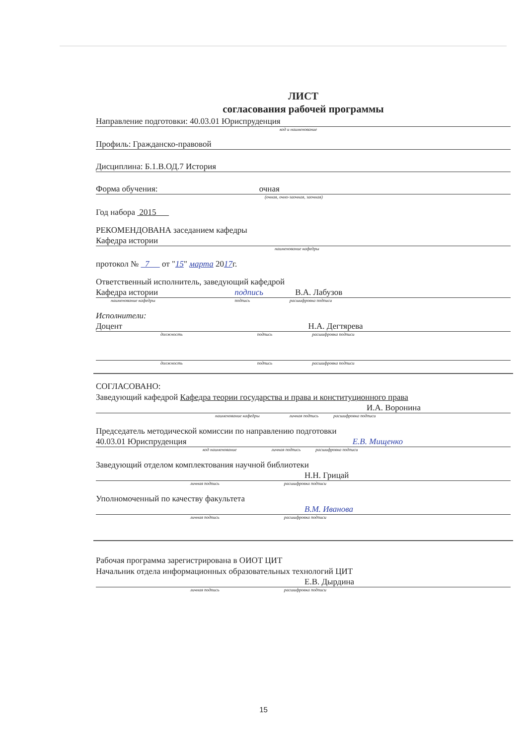ЛИСТ
согласования рабочей программы
Направление подготовки: 40.03.01 Юриспруденция
код и наименование
Профиль: Гражданско-правовой
Дисциплина: Б.1.В.ОД.7 История
Форма обучения: очная
(очная, очно-заочная, заочная)
Год набора 2015
РЕКОМЕНДОВАНА заседанием кафедры
Кафедра истории
наименование кафедры
протокол № 7 от "15" марта 2017г.
Ответственный исполнитель, заведующий кафедрой
Кафедра истории подпись В.А. Лабузов
наименование кафедры подпись расшифровка подписи
Исполнители:
Доцент Н.А. Дегтярева
должность подпись расшифровка подписи
должность подпись расшифровка подписи
СОГЛАСОВАНО:
Заведующий кафедрой Кафедра теории государства и права и конституционного права
И.А. Воронина
наименование кафедры личная подпись расшифровка подписи
Председатель методической комиссии по направлению подготовки
40.03.01 Юриспруденция Е.В. Мищенко
код наименование личная подпись расшифровка подписи
Заведующий отделом комплектования научной библиотеки
Н.Н. Грицай
личная подпись расшифровка подписи
Уполномоченный по качеству факультета
В.М. Иванова
личная подпись расшифровка подписи
Рабочая программа зарегистрирована в ОИОТ ЦИТ
Начальник отдела информационных образовательных технологий ЦИТ
Е.В. Дырдина
личная подпись расшифровка подписи
15